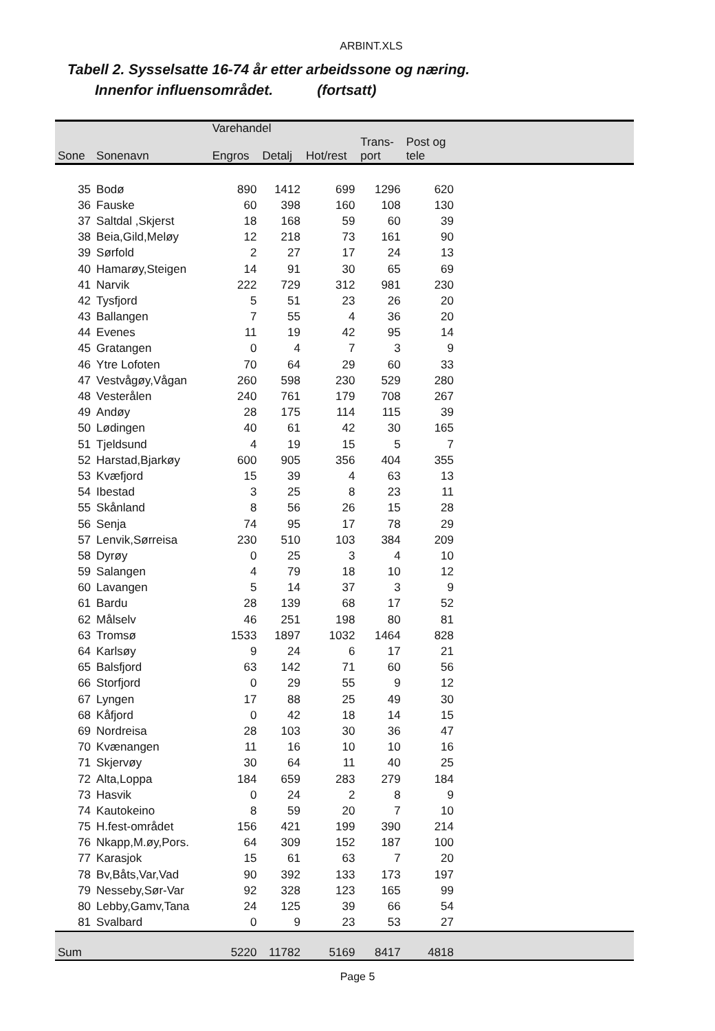ARBINT.XLS
Tabell 2. Sysselsatte 16-74 år etter arbeidssone og næring.
Innenfor influensområdet. (fortsatt)
| | | Varehandel | | | | | |
| --- | --- | --- | --- | --- | --- | --- | --- |
| | | | | | Trans- | Post og | |
| Sone | Sonenavn | Engros | Detalj | Hot/rest | port | tele | |
| 35 | Bodø | 890 | 1412 | 699 | 1296 | 620 | |
| 36 | Fauske | 60 | 398 | 160 | 108 | 130 | |
| 37 | Saltdal ,Skjerst | 18 | 168 | 59 | 60 | 39 | |
| 38 | Beia,Gild,Meløy | 12 | 218 | 73 | 161 | 90 | |
| 39 | Sørfold | 2 | 27 | 17 | 24 | 13 | |
| 40 | Hamarøy,Steigen | 14 | 91 | 30 | 65 | 69 | |
| 41 | Narvik | 222 | 729 | 312 | 981 | 230 | |
| 42 | Tysfjord | 5 | 51 | 23 | 26 | 20 | |
| 43 | Ballangen | 7 | 55 | 4 | 36 | 20 | |
| 44 | Evenes | 11 | 19 | 42 | 95 | 14 | |
| 45 | Gratangen | 0 | 4 | 7 | 3 | 9 | |
| 46 | Ytre Lofoten | 70 | 64 | 29 | 60 | 33 | |
| 47 | Vestvågøy,Vågan | 260 | 598 | 230 | 529 | 280 | |
| 48 | Vesterålen | 240 | 761 | 179 | 708 | 267 | |
| 49 | Andøy | 28 | 175 | 114 | 115 | 39 | |
| 50 | Lødingen | 40 | 61 | 42 | 30 | 165 | |
| 51 | Tjeldsund | 4 | 19 | 15 | 5 | 7 | |
| 52 | Harstad,Bjarkøy | 600 | 905 | 356 | 404 | 355 | |
| 53 | Kvæfjord | 15 | 39 | 4 | 63 | 13 | |
| 54 | Ibestad | 3 | 25 | 8 | 23 | 11 | |
| 55 | Skånland | 8 | 56 | 26 | 15 | 28 | |
| 56 | Senja | 74 | 95 | 17 | 78 | 29 | |
| 57 | Lenvik,Sørreisa | 230 | 510 | 103 | 384 | 209 | |
| 58 | Dyrøy | 0 | 25 | 3 | 4 | 10 | |
| 59 | Salangen | 4 | 79 | 18 | 10 | 12 | |
| 60 | Lavangen | 5 | 14 | 37 | 3 | 9 | |
| 61 | Bardu | 28 | 139 | 68 | 17 | 52 | |
| 62 | Målselv | 46 | 251 | 198 | 80 | 81 | |
| 63 | Tromsø | 1533 | 1897 | 1032 | 1464 | 828 | |
| 64 | Karlsøy | 9 | 24 | 6 | 17 | 21 | |
| 65 | Balsfjord | 63 | 142 | 71 | 60 | 56 | |
| 66 | Storfjord | 0 | 29 | 55 | 9 | 12 | |
| 67 | Lyngen | 17 | 88 | 25 | 49 | 30 | |
| 68 | Kåfjord | 0 | 42 | 18 | 14 | 15 | |
| 69 | Nordreisa | 28 | 103 | 30 | 36 | 47 | |
| 70 | Kvænangen | 11 | 16 | 10 | 10 | 16 | |
| 71 | Skjervøy | 30 | 64 | 11 | 40 | 25 | |
| 72 | Alta,Loppa | 184 | 659 | 283 | 279 | 184 | |
| 73 | Hasvik | 0 | 24 | 2 | 8 | 9 | |
| 74 | Kautokeino | 8 | 59 | 20 | 7 | 10 | |
| 75 | H.fest-området | 156 | 421 | 199 | 390 | 214 | |
| 76 | Nkapp,M.øy,Pors. | 64 | 309 | 152 | 187 | 100 | |
| 77 | Karasjok | 15 | 61 | 63 | 7 | 20 | |
| 78 | Bv,Båts,Var,Vad | 90 | 392 | 133 | 173 | 197 | |
| 79 | Nesseby,Sør-Var | 92 | 328 | 123 | 165 | 99 | |
| 80 | Lebby,Gamv,Tana | 24 | 125 | 39 | 66 | 54 | |
| 81 | Svalbard | 0 | 9 | 23 | 53 | 27 | |
| Sum | | 5220 | 11782 | 5169 | 8417 | 4818 | |
Page 5